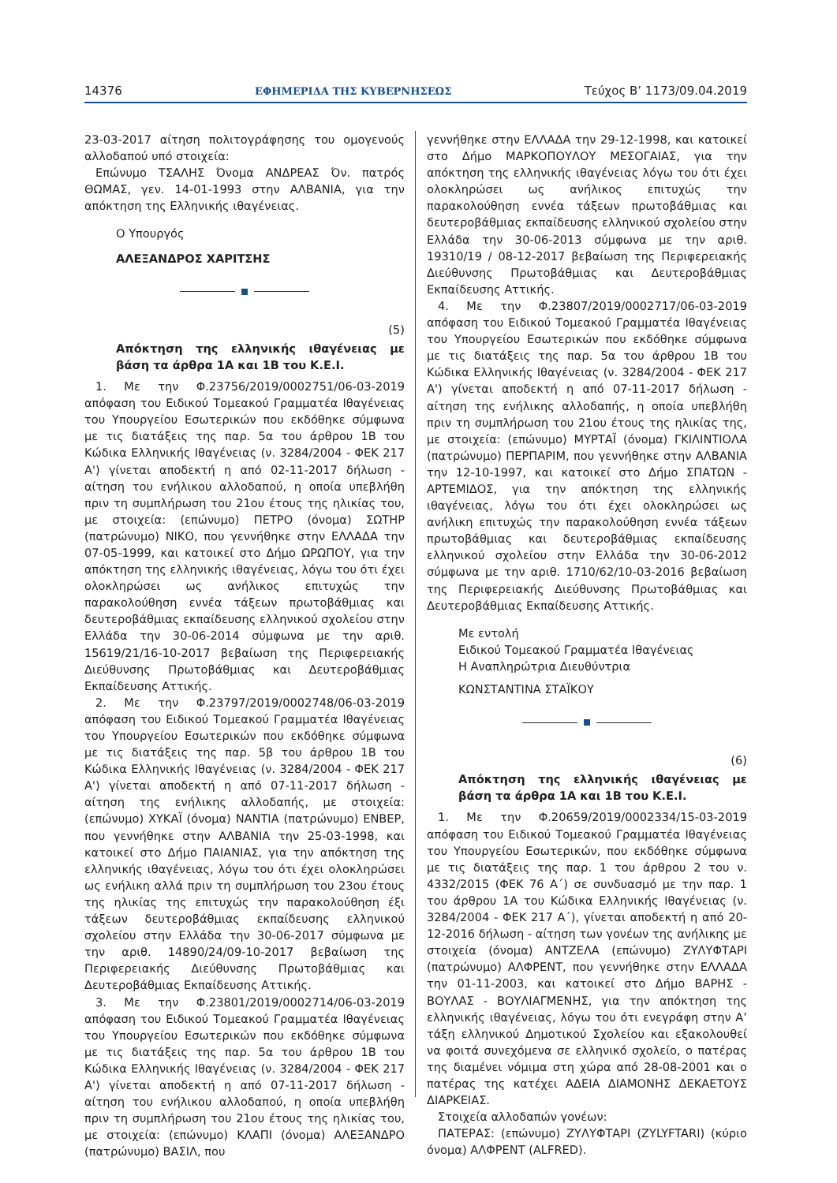14376 ΕΦΗΜΕΡΙΔΑ ΤΗΣ ΚΥΒΕΡΝΗΣΕΩΣ Τεύχος B’ 1173/09.04.2019
23-03-2017 αίτηση πολιτογράφησης του ομογενούς αλλοδαπού υπό στοιχεία:
Επώνυμο ΤΣΑΛΗΣ Όνομα ΑΝΔΡΕΑΣ Όν. πατρός ΘΩΜΑΣ, γεν. 14-01-1993 στην ΑΛΒΑΝΙΑ, για την απόκτηση της Ελληνικής ιθαγένειας.
Ο Υπουργός
ΑΛΕΞΑΝΔΡΟΣ ΧΑΡΙΤΣΗΣ
(5)
Απόκτηση της ελληνικής ιθαγένειας με βάση τα άρθρα 1Α και 1Β του Κ.Ε.Ι.
1. Με την Φ.23756/2019/0002751/06-03-2019 απόφαση του Ειδικού Τομεακού Γραμματέα Ιθαγένειας του Υπουργείου Εσωτερικών που εκδόθηκε σύμφωνα με τις διατάξεις της παρ. 5α του άρθρου 1Β του Κώδικα Ελληνικής Ιθαγένειας (ν. 3284/2004 - ΦΕΚ 217 Α') γίνεται αποδεκτή η από 02-11-2017 δήλωση - αίτηση του ενήλικου αλλοδαπού, η οποία υπεβλήθη πριν τη συμπλήρωση του 21ου έτους της ηλικίας του, με στοιχεία: (επώνυμο) ΠΕΤΡΟ (όνομα) ΣΩΤΗΡ (πατρώνυμο) ΝΙΚΟ, που γεννήθηκε στην ΕΛΛΑΔΑ την 07-05-1999, και κατοικεί στο Δήμο ΩΡΩΠΟΥ, για την απόκτηση της ελληνικής ιθαγένειας, λόγω του ότι έχει ολοκληρώσει ως ανήλικος επιτυχώς την παρακολούθηση εννέα τάξεων πρωτοβάθμιας και δευτεροβάθμιας εκπαίδευσης ελληνικού σχολείου στην Ελλάδα την 30-06-2014 σύμφωνα με την αριθ. 15619/21/16-10-2017 βεβαίωση της Περιφερειακής Διεύθυνσης Πρωτοβάθμιας και Δευτεροβάθμιας Εκπαίδευσης Αττικής.
2. Με την Φ.23797/2019/0002748/06-03-2019 απόφαση του Ειδικού Τομεακού Γραμματέα Ιθαγένειας του Υπουργείου Εσωτερικών που εκδόθηκε σύμφωνα με τις διατάξεις της παρ. 5β του άρθρου 1Β του Κώδικα Ελληνικής Ιθαγένειας (ν. 3284/2004 - ΦΕΚ 217 Α') γίνεται αποδεκτή η από 07-11-2017 δήλωση - αίτηση της ενήλικης αλλοδαπής, με στοιχεία: (επώνυμο) ΧΥΚΑΪ (όνομα) ΝΑΝΤΙΑ (πατρώνυμο) ΕΝΒΕΡ, που γεννήθηκε στην ΑΛΒΑΝΙΑ την 25-03-1998, και κατοικεί στο Δήμο ΠΑΙΑΝΙΑΣ, για την απόκτηση της ελληνικής ιθαγένειας, λόγω του ότι έχει ολοκληρώσει ως ενήλικη αλλά πριν τη συμπλήρωση του 23ου έτους της ηλικίας της επιτυχώς την παρακολούθηση έξι τάξεων δευτεροβάθμιας εκπαίδευσης ελληνικού σχολείου στην Ελλάδα την 30-06-2017 σύμφωνα με την αριθ. 14890/24/09-10-2017 βεβαίωση της Περιφερειακής Διεύθυνσης Πρωτοβάθμιας και Δευτεροβάθμιας Εκπαίδευσης Αττικής.
3. Με την Φ.23801/2019/0002714/06-03-2019 απόφαση του Ειδικού Τομεακού Γραμματέα Ιθαγένειας του Υπουργείου Εσωτερικών που εκδόθηκε σύμφωνα με τις διατάξεις της παρ. 5α του άρθρου 1Β του Κώδικα Ελληνικής Ιθαγένειας (ν. 3284/2004 - ΦΕΚ 217 Α') γίνεται αποδεκτή η από 07-11-2017 δήλωση - αίτηση του ενήλικου αλλοδαπού, η οποία υπεβλήθη πριν τη συμπλήρωση του 21ου έτους της ηλικίας του, με στοιχεία: (επώνυμο) ΚΛΑΠΙ (όνομα) ΑΛΕΞΑΝΔΡΟ (πατρώνυμο) ΒΑΣΙΛ, που
γεννήθηκε στην ΕΛΛΑΔΑ την 29-12-1998, και κατοικεί στο Δήμο ΜΑΡΚΟΠΟΥΛΟΥ ΜΕΣΟΓΑΙΑΣ, για την απόκτηση της ελληνικής ιθαγένειας λόγω του ότι έχει ολοκληρώσει ως ανήλικος επιτυχώς την παρακολούθηση εννέα τάξεων πρωτοβάθμιας και δευτεροβάθμιας εκπαίδευσης ελληνικού σχολείου στην Ελλάδα την 30-06-2013 σύμφωνα με την αριθ. 19310/19 / 08-12-2017 βεβαίωση της Περιφερειακής Διεύθυνσης Πρωτοβάθμιας και Δευτεροβάθμιας Εκπαίδευσης Αττικής.
4. Με την Φ.23807/2019/0002717/06-03-2019 απόφαση του Ειδικού Τομεακού Γραμματέα Ιθαγένειας του Υπουργείου Εσωτερικών που εκδόθηκε σύμφωνα με τις διατάξεις της παρ. 5α του άρθρου 1Β του Κώδικα Ελληνικής Ιθαγένειας (ν. 3284/2004 - ΦΕΚ 217 Α') γίνεται αποδεκτή η από 07-11-2017 δήλωση - αίτηση της ενήλικης αλλοδαπής, η οποία υπεβλήθη πριν τη συμπλήρωση του 21ου έτους της ηλικίας της, με στοιχεία: (επώνυμο) ΜΥΡΤΑΪ (όνομα) ΓΚΙΛΙΝΤΙΟΛΑ (πατρώνυμο) ΠΕΡΠΑΡΙΜ, που γεννήθηκε στην ΑΛΒΑΝΙΑ την 12-10-1997, και κατοικεί στο Δήμο ΣΠΑΤΩΝ - ΑΡΤΕΜΙΔΟΣ, για την απόκτηση της ελληνικής ιθαγένειας, λόγω του ότι έχει ολοκληρώσει ως ανήλικη επιτυχώς την παρακολούθηση εννέα τάξεων πρωτοβάθμιας και δευτεροβάθμιας εκπαίδευσης ελληνικού σχολείου στην Ελλάδα την 30-06-2012 σύμφωνα με την αριθ. 1710/62/10-03-2016 βεβαίωση της Περιφερειακής Διεύθυνσης Πρωτοβάθμιας και Δευτεροβάθμιας Εκπαίδευσης Αττικής.
Με εντολή
Ειδικού Τομεακού Γραμματέα Ιθαγένειας
Η Αναπληρώτρια Διευθύντρια
ΚΩΝΣΤΑΝΤΙΝΑ ΣΤΑΪΚΟΥ
(6)
Απόκτηση της ελληνικής ιθαγένειας με βάση τα άρθρα 1Α και 1Β του Κ.Ε.Ι.
1. Με την Φ.20659/2019/0002334/15-03-2019 απόφαση του Ειδικού Τομεακού Γραμματέα Ιθαγένειας του Υπουργείου Εσωτερικών, που εκδόθηκε σύμφωνα με τις διατάξεις της παρ. 1 του άρθρου 2 του ν. 4332/2015 (ΦΕΚ 76 Α΄) σε συνδυασμό με την παρ. 1 του άρθρου 1Α του Κώδικα Ελληνικής Ιθαγένειας (ν. 3284/2004 - ΦΕΚ 217 Α΄), γίνεται αποδεκτή η από 20-12-2016 δήλωση - αίτηση των γονέων της ανήλικης με στοιχεία (όνομα) ΑΝΤΖΕΛΑ (επώνυμο) ΖΥΛΥΦΤΑΡΙ (πατρώνυμο) ΑΛΦΡΕΝΤ, που γεννήθηκε στην ΕΛΛΑΔΑ την 01-11-2003, και κατοικεί στο Δήμο ΒΑΡΗΣ - ΒΟΥΛΑΣ - ΒΟΥΛΙΑΓΜΕΝΗΣ, για την απόκτηση της ελληνικής ιθαγένειας, λόγω του ότι ενεγράφη στην Α’ τάξη ελληνικού Δημοτικού Σχολείου και εξακολουθεί να φοιτά συνεχόμενα σε ελληνικό σχολείο, ο πατέρας της διαμένει νόμιμα στη χώρα από 28-08-2001 και ο πατέρας της κατέχει ΑΔΕΙΑ ΔΙΑΜΟΝΗΣ ΔΕΚΑΕΤΟΥΣ ΔΙΑΡΚΕΙΑΣ.
Στοιχεία αλλοδαπών γονέων:
ΠΑΤΕΡΑΣ: (επώνυμο) ΖΥΛΥΦΤΑΡΙ (ZYLYFTARI) (κύριο όνομα) ΑΛΦΡΕΝΤ (ALFRED).